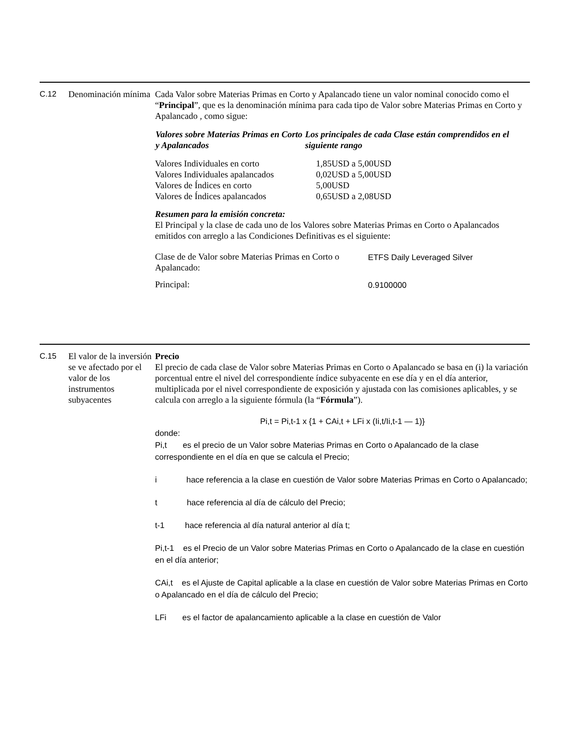C.12
Denominación mínima
Cada Valor sobre Materias Primas en Corto y Apalancado tiene un valor nominal conocido como el “Principal”, que es la denominación mínima para cada tipo de Valor sobre Materias Primas en Corto y Apalancado , como sigue:
| Valores sobre Materias Primas en Corto y Apalancados | Los principales de cada Clase están comprendidos en el siguiente rango |
| --- | --- |
| Valores Individuales en corto | 1,85USD a 5,00USD |
| Valores Individuales apalancados | 0,02USD a 5,00USD |
| Valores de Índices en corto | 5,00USD |
| Valores de Índices apalancados | 0,65USD a 2,08USD |
Resumen para la emisión concreta:
El Principal y la clase de cada uno de los Valores sobre Materias Primas en Corto o Apalancados emitidos con arreglo a las Condiciones Definitivas es el siguiente:
| Clase de de Valor sobre Materias Primas en Corto o Apalancado: | ETFS Daily Leveraged Silver |
| Principal: | 0.9100000 |
C.15
El valor de la inversión se ve afectado por el valor de los instrumentos subyacentes
Precio
El precio de cada clase de Valor sobre Materias Primas en Corto o Apalancado se basa en (i) la variación porcentual entre el nivel del correspondiente índice subyacente en ese día y en el día anterior, multiplicada por el nivel correspondiente de exposición y ajustada con las comisiones aplicables, y se calcula con arreglo a la siguiente fórmula (la “Fórmula”).
Pi,t = Pi,t-1 x {1 + CAi,t + LFi x (Ii,t/Ii,t-1 — 1)}
donde:
| Pi,t es el precio de un Valor sobre Materias Primas en Corto o Apalancado de la clase correspondiente en el día en que se calcula el Precio; |
| i hace referencia a la clase en cuestión de Valor sobre Materias Primas en Corto o Apalancado; |
| t hace referencia al día de cálculo del Precio; |
| t-1 hace referencia al día natural anterior al día t; |
| Pi,t-1 es el Precio de un Valor sobre Materias Primas en Corto o Apalancado de la clase en cuestión en el día anterior; |
| CAi,t es el Ajuste de Capital aplicable a la clase en cuestión de Valor sobre Materias Primas en Corto o Apalancado en el día de cálculo del Precio; |
| LFi es el factor de apalancamiento aplicable a la clase en cuestión de Valor |